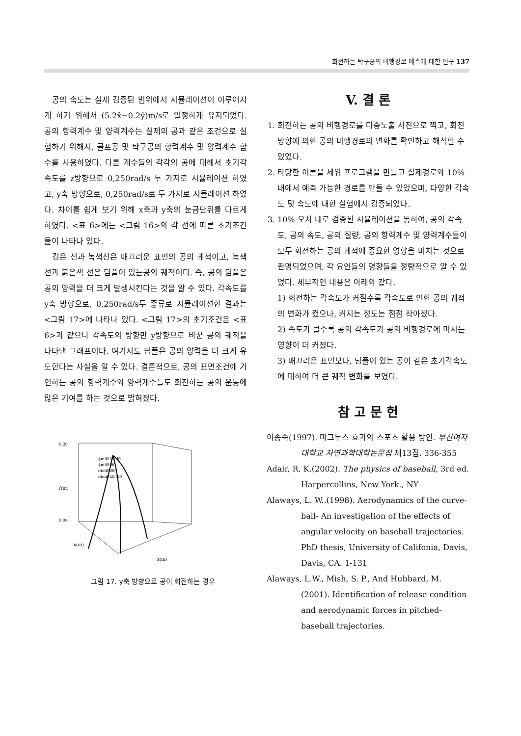회전하는 탁구공의 비행경로 예측에 대한 연구 137
공의 속도는 실제 검증된 범위에서 시뮬레이션이 이루어지게 하기 위해서 (5.2x̂−0.2ŷ)m/s로 일정하게 유지되었다. 공의 항력계수 및 양력계수는 실제의 공과 같은 조건으로 실험하기 위해서, 골프공 및 탁구공의 항력계수 및 양력계수 함수를 사용하였다. 다른 계수들의 각각의 공에 대해서 초기각속도를 z방향으로 0,250rad/s 두 가지로 시뮬레이션 하였고, y축 방향으로, 0,250rad/s로 두 가지로 시뮬레이션 하였다. 차이를 쉽게 보기 위해 x축과 y축의 눈금단위를 다르게 하였다. <표 6>에는 <그림 16>의 각 선에 따른 초기조건들이 나타나 있다.
검은 선과 녹색선은 매끄러운 표면의 공의 궤적이고, 녹색선과 붉은색 선은 딤플이 있는공의 궤적이다. 즉, 공의 딤플은 공의 양력을 더 크게 발생시킨다는 것을 알 수 있다. 각속도를 y축 방향으로, 0,250rad/s두 종류로 시뮬레이션한 결과는 <그림 17>에 나타나 있다. <그림 17>의 초기조건은 <표 6>과 같으나 각속도의 방향만 y방향으로 바꾼 공의 궤적을 나타낸 그래프이다. 여기서도 딤플은 공의 양력을 더 크게 유도한다는 사실을 알 수 있다. 결론적으로, 공의 표면조건에 기인하는 공의 항력계수와 양력계수들도 회전하는 공의 운동에 많은 기여를 하는 것으로 밝혀졌다.
0.20
0.00
Y(m)
$mi0i250i0
$mi0i0i0
dimi0i0i0
dimi0i250i0
z(m)
x(m)
그림 17. y축 방향으로 공이 회전하는 경우
V. 결 론
1. 회전하는 공의 비행경로를 다중노출 사진으로 찍고, 회전 방향에 의한 공의 비행경로의 변화를 확인하고 해석할 수 있었다.
2. 타당한 이론을 세워 프로그램을 만들고 실제경로와 10% 내에서 예측 가능한 경로를 만들 수 있었으며, 다양한 각속도 및 속도에 대한 실험에서 검증되었다.
3. 10% 오차 내로 검증된 시뮬레이션을 통하여, 공의 각속도, 공의 속도, 공의 질량, 공의 항력계수 및 양력계수들이 모두 회전하는 공의 궤적에 중요한 영향을 미치는 것으로 판명되었으며, 각 요인들의 영향들을 정량적으로 알 수 있었다. 세부적인 내용은 아래와 같다.
1) 회전하는 각속도가 커질수록 각속도로 인한 공의 궤적의 변화가 컸으나, 커지는 정도는 점점 작아졌다.
2) 속도가 클수록 공의 각속도가 공의 비행경로에 미치는 영향이 더 커졌다.
3) 매끄러운 표면보다, 딤플이 있는 공이 같은 초기각속도에 대하여 더 큰 궤적 변화를 보였다.
참 고 문 헌
이종숙(1997). 마그누스 효과의 스포츠 활용 방안. 부산여자대학교 자연과학대학논문집 제13집. 336-355
Adair, R. K.(2002). The physics of baseball, 3rd ed. Harpercollins, New York., NY
Alaways, L. W..(1998). Aerodynamics of the curve-ball- An investigation of the effects of angular velocity on baseball trajectories. PhD thesis, University of Califonia, Davis, Davis, CA. 1-131
Alaways, L.W., Mish, S. P., And Hubbard, M.(2001). Identification of release condition and aerodynamic forces in pitched-baseball trajectories.